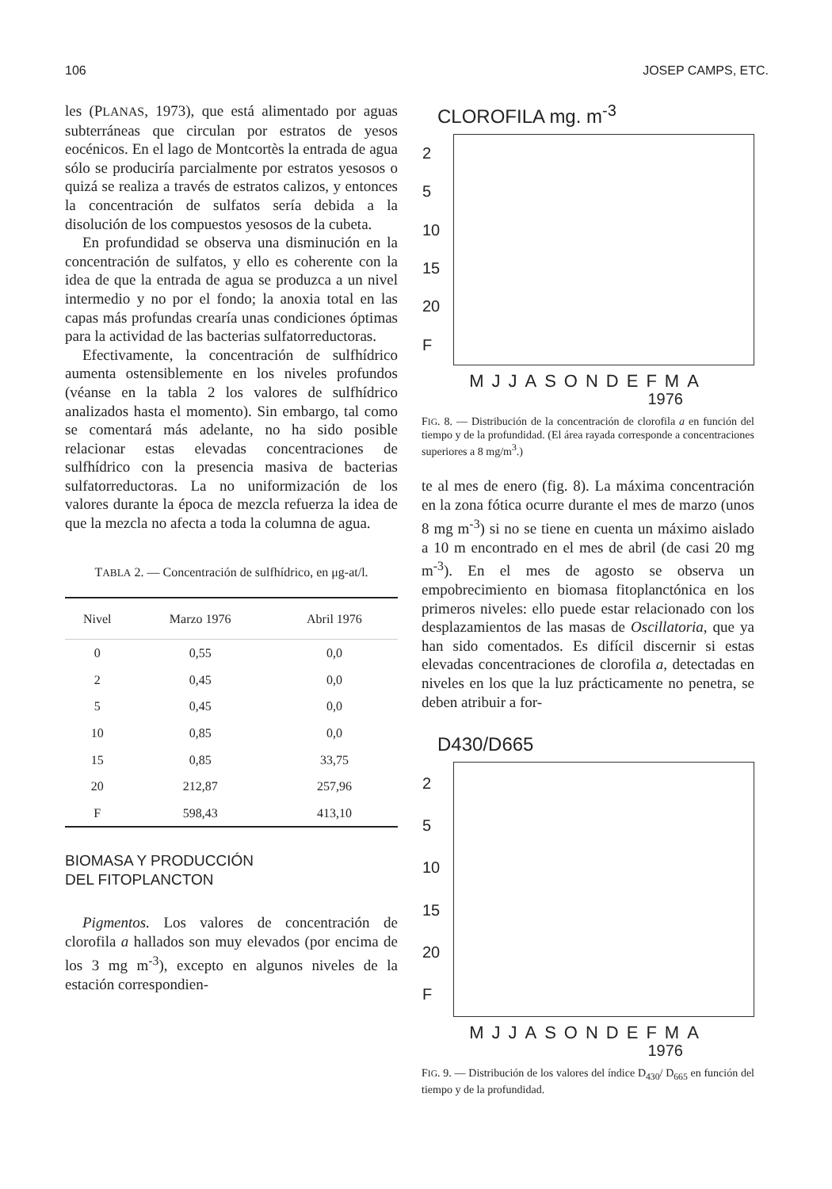106 JOSEP CAMPS, ETC.
les (PLANAS, 1973), que está alimentado por aguas subterráneas que circulan por estratos de yesos eocénicos. En el lago de Montcortès la entrada de agua sólo se produciría parcialmente por estratos yesosos o quizá se realiza a través de estratos calizos, y entonces la concentración de sulfatos sería debida a la disolución de los compuestos yesosos de la cubeta.
En profundidad se observa una disminución en la concentración de sulfatos, y ello es coherente con la idea de que la entrada de agua se produzca a un nivel intermedio y no por el fondo; la anoxia total en las capas más profundas crearía unas condiciones óptimas para la actividad de las bacterias sulfatorreductoras.
Efectivamente, la concentración de sulfhídrico aumenta ostensiblemente en los niveles profundos (véanse en la tabla 2 los valores de sulfhídrico analizados hasta el momento). Sin embargo, tal como se comentará más adelante, no ha sido posible relacionar estas elevadas concentraciones de sulfhídrico con la presencia masiva de bacterias sulfatorreductoras. La no uniformización de los valores durante la época de mezcla refuerza la idea de que la mezcla no afecta a toda la columna de agua.
TABLA 2. — Concentración de sulfhídrico, en μg-at/l.
| Nivel | Marzo 1976 | Abril 1976 |
| --- | --- | --- |
| 0 | 0,55 | 0,0 |
| 2 | 0,45 | 0,0 |
| 5 | 0,45 | 0,0 |
| 10 | 0,85 | 0,0 |
| 15 | 0,85 | 33,75 |
| 20 | 212,87 | 257,96 |
| F | 598,43 | 413,10 |
BIOMASA Y PRODUCCIÓN
DEL FITOPLANCTON
Pigmentos. Los valores de concentración de clorofila a hallados son muy elevados (por encima de los 3 mg m<sup>-3</sup>), excepto en algunos niveles de la estación correspondien-
CLOROFILA mg. m<sup>-3</sup>
2
5
10
15
20
F
MJJASONDEFMA
1976
FIG. 8. — Distribución de la concentración de clorofila a en función del tiempo y de la profundidad. (El área rayada corresponde a concentraciones superiores a 8 mg/m<sup>3</sup>.)
te al mes de enero (fig. 8). La máxima concentración en la zona fótica ocurre durante el mes de marzo (unos 8 mg m<sup>-3</sup>) si no se tiene en cuenta un máximo aislado a 10 m encontrado en el mes de abril (de casi 20 mg m<sup>-3</sup>). En el mes de agosto se observa un empobrecimiento en biomasa fitoplanctónica en los primeros niveles: ello puede estar relacionado con los desplazamientos de las masas de Oscillatoria, que ya han sido comentados. Es difícil discernir si estas elevadas concentraciones de clorofila a, detectadas en niveles en los que la luz prácticamente no penetra, se deben atribuir a for-
D430/D665
2
5
10
15
20
F
MJJASONDEFMA
1976
FIG. 9. — Distribución de los valores del índice D<sub>430</sub>/ D<sub>665</sub> en función del tiempo y de la profundidad.